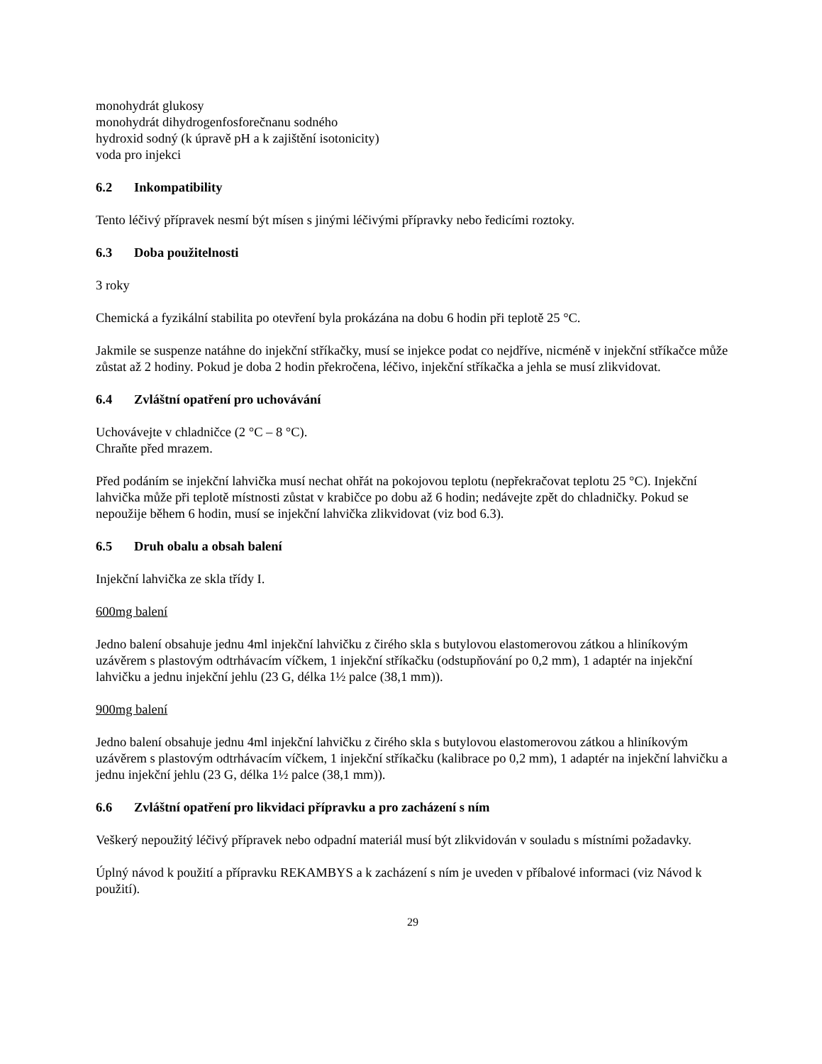monohydrát glukosy
monohydrát dihydrogenfosforečnanu sodného
hydroxid sodný (k úpravě pH a k zajištění isotonicity)
voda pro injekci
6.2 Inkompatibility
Tento léčivý přípravek nesmí být mísen s jinými léčivými přípravky nebo ředicími roztoky.
6.3 Doba použitelnosti
3 roky
Chemická a fyzikální stabilita po otevření byla prokázána na dobu 6 hodin při teplotě 25 °C.
Jakmile se suspenze natáhne do injekční stříkačky, musí se injekce podat co nejdříve, nicméně v injekční stříkačce může zůstat až 2 hodiny. Pokud je doba 2 hodin překročena, léčivo, injekční stříkačka a jehla se musí zlikvidovat.
6.4 Zvláštní opatření pro uchovávání
Uchovávejte v chladničce (2 °C – 8 °C).
Chraňte před mrazem.
Před podáním se injekční lahvička musí nechat ohřát na pokojovou teplotu (nepřekračovat teplotu 25 °C). Injekční lahvička může při teplotě místnosti zůstat v krabičce po dobu až 6 hodin; nedávejte zpět do chladničky. Pokud se nepoužije během 6 hodin, musí se injekční lahvička zlikvidovat (viz bod 6.3).
6.5 Druh obalu a obsah balení
Injekční lahvička ze skla třídy I.
600mg balení
Jedno balení obsahuje jednu 4ml injekční lahvičku z čirého skla s butylovou elastomerovou zátkou a hliníkovým uzávěrem s plastovým odtrhávacím víčkem, 1 injekční stříkačku (odstupňování po 0,2 mm), 1 adaptér na injekční lahvičku a jednu injekční jehlu (23 G, délka 1½ palce (38,1 mm)).
900mg balení
Jedno balení obsahuje jednu 4ml injekční lahvičku z čirého skla s butylovou elastomerovou zátkou a hliníkovým uzávěrem s plastovým odtrhávacím víčkem, 1 injekční stříkačku (kalibrace po 0,2 mm), 1 adaptér na injekční lahvičku a jednu injekční jehlu (23 G, délka 1½ palce (38,1 mm)).
6.6 Zvláštní opatření pro likvidaci přípravku a pro zacházení s ním
Veškerý nepoužitý léčivý přípravek nebo odpadní materiál musí být zlikvidován v souladu s místními požadavky.
Úplný návod k použití a přípravku REKAMBYS a k zacházení s ním je uveden v příbalové informaci (viz Návod k použití).
29